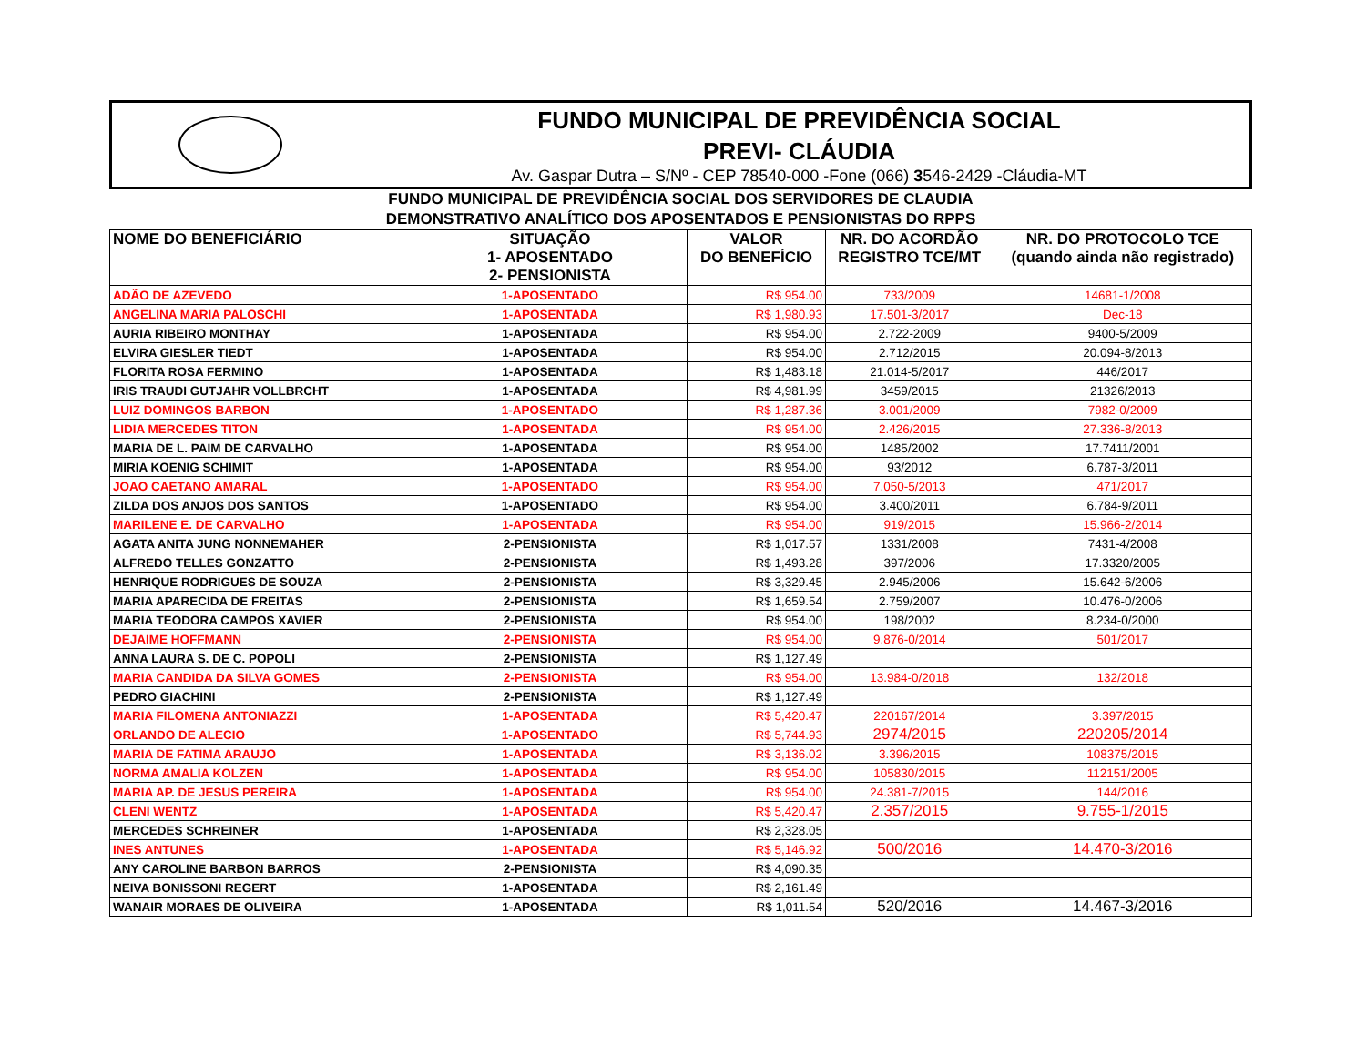FUNDO MUNICIPAL DE PREVIDÊNCIA SOCIAL
PREVI- CLÁUDIA
Av. Gaspar Dutra – S/Nº - CEP 78540-000 -Fone (066) 3546-2429 -Cláudia-MT
FUNDO MUNICIPAL DE PREVIDÊNCIA SOCIAL DOS SERVIDORES DE CLAUDIA
DEMONSTRATIVO ANALÍTICO DOS APOSENTADOS E PENSIONISTAS DO RPPS
| NOME DO BENEFICIÁRIO | SITUAÇÃO 1- APOSENTADO 2- PENSIONISTA | VALOR DO BENEFÍCIO | NR. DO ACORDÃO REGISTRO TCE/MT | NR. DO PROTOCOLO TCE (quando ainda não registrado) |
| --- | --- | --- | --- | --- |
| ADÃO DE AZEVEDO | 1-APOSENTADO | R$ 954.00 | 733/2009 | 14681-1/2008 |
| ANGELINA MARIA PALOSCHI | 1-APOSENTADA | R$ 1,980.93 | 17.501-3/2017 | Dec-18 |
| AURIA RIBEIRO MONTHAY | 1-APOSENTADA | R$ 954.00 | 2.722-2009 | 9400-5/2009 |
| ELVIRA GIESLER TIEDT | 1-APOSENTADA | R$ 954.00 | 2.712/2015 | 20.094-8/2013 |
| FLORITA ROSA FERMINO | 1-APOSENTADA | R$ 1,483.18 | 21.014-5/2017 | 446/2017 |
| IRIS TRAUDI GUTJAHR VOLLBRCHT | 1-APOSENTADA | R$ 4,981.99 | 3459/2015 | 21326/2013 |
| LUIZ DOMINGOS BARBON | 1-APOSENTADO | R$ 1,287.36 | 3.001/2009 | 7982-0/2009 |
| LIDIA MERCEDES TITON | 1-APOSENTADA | R$ 954.00 | 2.426/2015 | 27.336-8/2013 |
| MARIA DE L. PAIM DE CARVALHO | 1-APOSENTADA | R$ 954.00 | 1485/2002 | 17.7411/2001 |
| MIRIA KOENIG SCHIMIT | 1-APOSENTADA | R$ 954.00 | 93/2012 | 6.787-3/2011 |
| JOAO CAETANO AMARAL | 1-APOSENTADO | R$ 954.00 | 7.050-5/2013 | 471/2017 |
| ZILDA DOS ANJOS DOS SANTOS | 1-APOSENTADO | R$ 954.00 | 3.400/2011 | 6.784-9/2011 |
| MARILENE E. DE CARVALHO | 1-APOSENTADA | R$ 954.00 | 919/2015 | 15.966-2/2014 |
| AGATA ANITA JUNG NONNEMAHER | 2-PENSIONISTA | R$ 1,017.57 | 1331/2008 | 7431-4/2008 |
| ALFREDO TELLES GONZATTO | 2-PENSIONISTA | R$ 1,493.28 | 397/2006 | 17.3320/2005 |
| HENRIQUE RODRIGUES DE SOUZA | 2-PENSIONISTA | R$ 3,329.45 | 2.945/2006 | 15.642-6/2006 |
| MARIA APARECIDA DE FREITAS | 2-PENSIONISTA | R$ 1,659.54 | 2.759/2007 | 10.476-0/2006 |
| MARIA TEODORA CAMPOS XAVIER | 2-PENSIONISTA | R$ 954.00 | 198/2002 | 8.234-0/2000 |
| DEJAIME HOFFMANN | 2-PENSIONISTA | R$ 954.00 | 9.876-0/2014 | 501/2017 |
| ANNA LAURA S. DE C. POPOLI | 2-PENSIONISTA | R$ 1,127.49 | | |
| MARIA CANDIDA DA SILVA GOMES | 2-PENSIONISTA | R$ 954.00 | 13.984-0/2018 | 132/2018 |
| PEDRO GIACHINI | 2-PENSIONISTA | R$ 1,127.49 | | |
| MARIA FILOMENA ANTONIAZZI | 1-APOSENTADA | R$ 5,420.47 | 220167/2014 | 3.397/2015 |
| ORLANDO DE ALECIO | 1-APOSENTADO | R$ 5,744.93 | 2974/2015 | 220205/2014 |
| MARIA DE FATIMA ARAUJO | 1-APOSENTADA | R$ 3,136.02 | 3.396/2015 | 108375/2015 |
| NORMA AMALIA KOLZEN | 1-APOSENTADA | R$ 954.00 | 105830/2015 | 112151/2005 |
| MARIA AP. DE JESUS PEREIRA | 1-APOSENTADA | R$ 954.00 | 24.381-7/2015 | 144/2016 |
| CLENI WENTZ | 1-APOSENTADA | R$ 5,420.47 | 2.357/2015 | 9.755-1/2015 |
| MERCEDES SCHREINER | 1-APOSENTADA | R$ 2,328.05 | | |
| INES ANTUNES | 1-APOSENTADA | R$ 5,146.92 | 500/2016 | 14.470-3/2016 |
| ANY CAROLINE BARBON BARROS | 2-PENSIONISTA | R$ 4,090.35 | | |
| NEIVA BONISSONI REGERT | 1-APOSENTADA | R$ 2,161.49 | | |
| WANAIR MORAES DE OLIVEIRA | 1-APOSENTADA | R$ 1,011.54 | 520/2016 | 14.467-3/2016 |